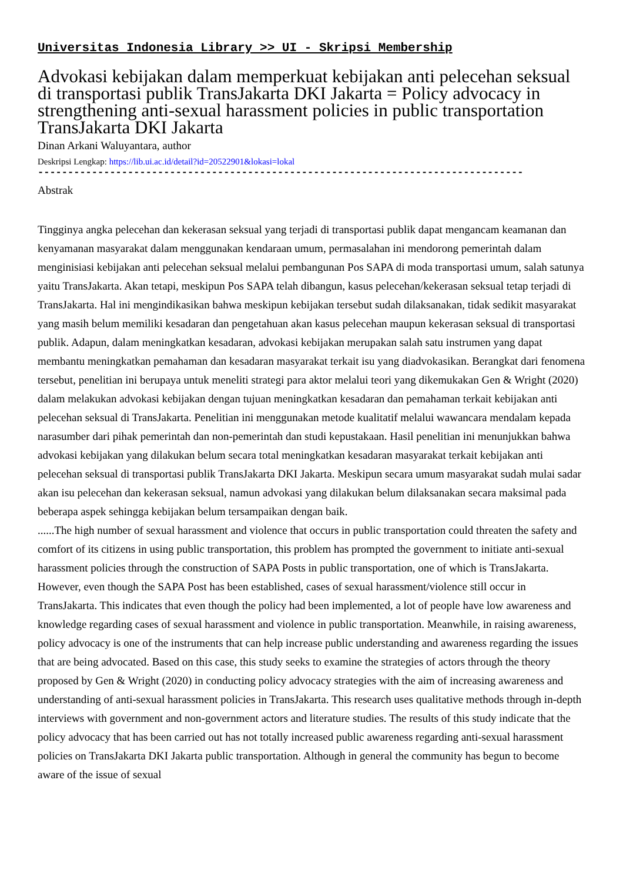Universitas Indonesia Library >> UI - Skripsi Membership
Advokasi kebijakan dalam memperkuat kebijakan anti pelecehan seksual di transportasi publik TransJakarta DKI Jakarta = Policy advocacy in strengthening anti-sexual harassment policies in public transportation TransJakarta DKI Jakarta
Dinan Arkani Waluyantara, author
Deskripsi Lengkap: https://lib.ui.ac.id/detail?id=20522901&lokasi=lokal
---------------------------------------------------------------------------------
Abstrak
Tingginya angka pelecehan dan kekerasan seksual yang terjadi di transportasi publik dapat mengancam keamanan dan kenyamanan masyarakat dalam menggunakan kendaraan umum, permasalahan ini mendorong pemerintah dalam menginisiasi kebijakan anti pelecehan seksual melalui pembangunan Pos SAPA di moda transportasi umum, salah satunya yaitu TransJakarta. Akan tetapi, meskipun Pos SAPA telah dibangun, kasus pelecehan/kekerasan seksual tetap terjadi di TransJakarta. Hal ini mengindikasikan bahwa meskipun kebijakan tersebut sudah dilaksanakan, tidak sedikit masyarakat yang masih belum memiliki kesadaran dan pengetahuan akan kasus pelecehan maupun kekerasan seksual di transportasi publik. Adapun, dalam meningkatkan kesadaran, advokasi kebijakan merupakan salah satu instrumen yang dapat membantu meningkatkan pemahaman dan kesadaran masyarakat terkait isu yang diadvokasikan. Berangkat dari fenomena tersebut, penelitian ini berupaya untuk meneliti strategi para aktor melalui teori yang dikemukakan Gen & Wright (2020) dalam melakukan advokasi kebijakan dengan tujuan meningkatkan kesadaran dan pemahaman terkait kebijakan anti pelecehan seksual di TransJakarta. Penelitian ini menggunakan metode kualitatif melalui wawancara mendalam kepada narasumber dari pihak pemerintah dan non-pemerintah dan studi kepustakaan. Hasil penelitian ini menunjukkan bahwa advokasi kebijakan yang dilakukan belum secara total meningkatkan kesadaran masyarakat terkait kebijakan anti pelecehan seksual di transportasi publik TransJakarta DKI Jakarta. Meskipun secara umum masyarakat sudah mulai sadar akan isu pelecehan dan kekerasan seksual, namun advokasi yang dilakukan belum dilaksanakan secara maksimal pada beberapa aspek sehingga kebijakan belum tersampaikan dengan baik.
......The high number of sexual harassment and violence that occurs in public transportation could threaten the safety and comfort of its citizens in using public transportation, this problem has prompted the government to initiate anti-sexual harassment policies through the construction of SAPA Posts in public transportation, one of which is TransJakarta. However, even though the SAPA Post has been established, cases of sexual harassment/violence still occur in TransJakarta. This indicates that even though the policy had been implemented, a lot of people have low awareness and knowledge regarding cases of sexual harassment and violence in public transportation. Meanwhile, in raising awareness, policy advocacy is one of the instruments that can help increase public understanding and awareness regarding the issues that are being advocated. Based on this case, this study seeks to examine the strategies of actors through the theory proposed by Gen & Wright (2020) in conducting policy advocacy strategies with the aim of increasing awareness and understanding of anti-sexual harassment policies in TransJakarta. This research uses qualitative methods through in-depth interviews with government and non-government actors and literature studies. The results of this study indicate that the policy advocacy that has been carried out has not totally increased public awareness regarding anti-sexual harassment policies on TransJakarta DKI Jakarta public transportation. Although in general the community has begun to become aware of the issue of sexual